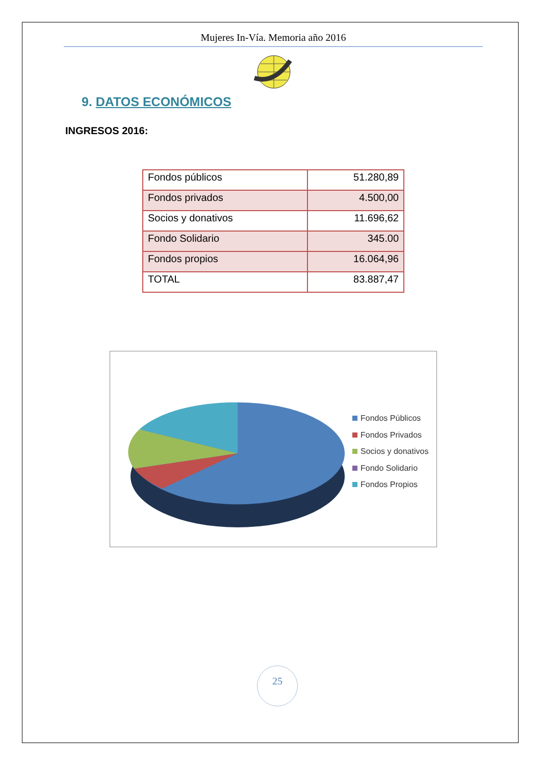Mujeres In-Vía. Memoria año 2016
9. DATOS ECONÓMICOS
INGRESOS 2016:
| Fondos públicos | 51.280,89 |
| Fondos privados | 4.500,00 |
| Socios y donativos | 11.696,62 |
| Fondo Solidario | 345.00 |
| Fondos propios | 16.064,96 |
| TOTAL | 83.887,47 |
Fondos Públicos
Fondos Privados
Socios y donativos
Fondo Solidario
Fondos Propios
25